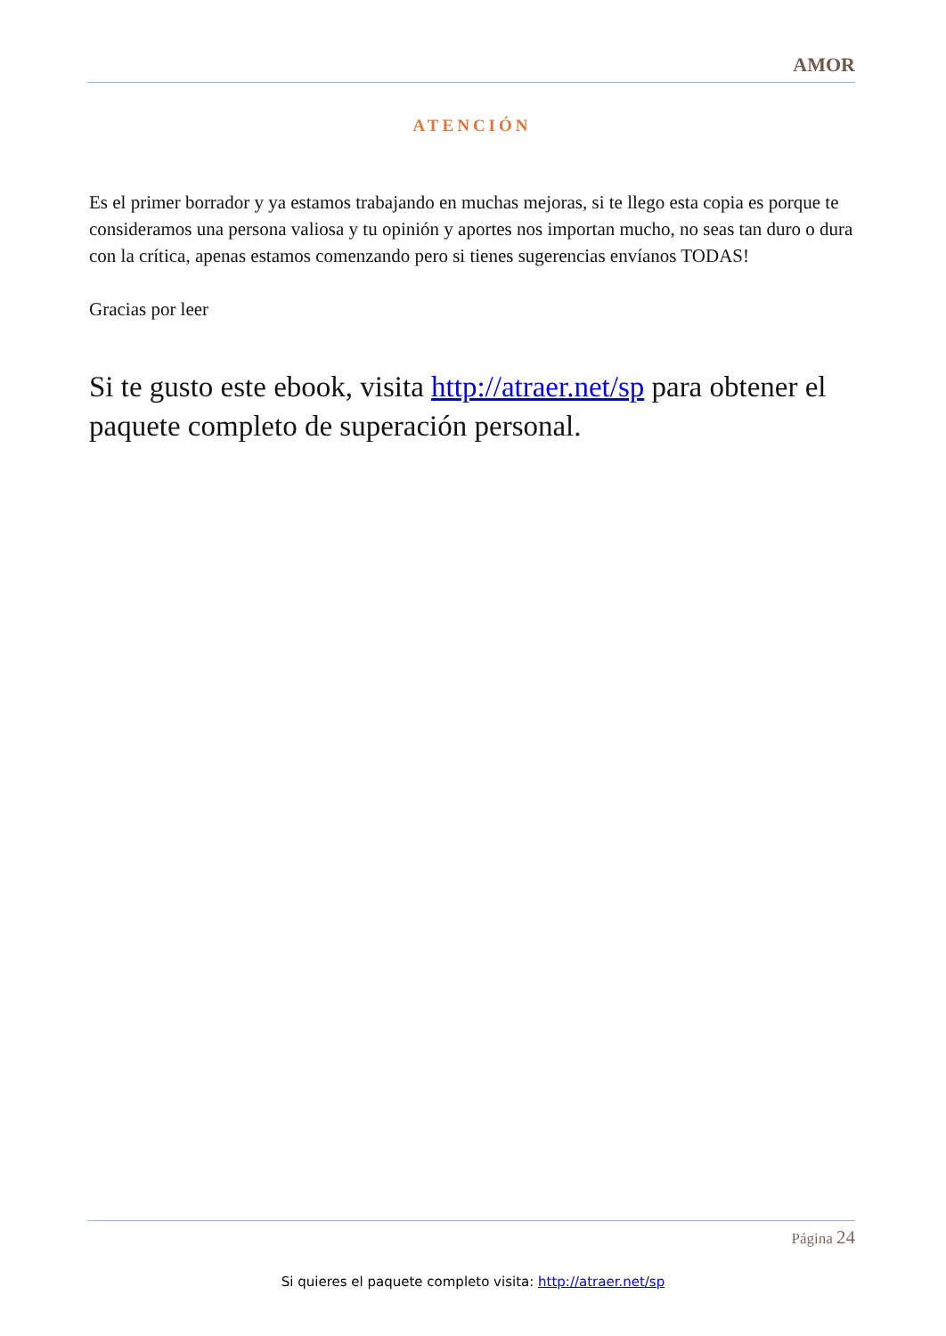AMOR
ATENCIÓN
Es el primer borrador y ya estamos trabajando en muchas mejoras, si te llego esta copia es porque te consideramos una persona valiosa y tu opinión y aportes nos importan mucho, no seas tan duro o dura con la crítica, apenas estamos comenzando pero si tienes sugerencias envíanos TODAS!
Gracias por leer
Si te gusto este ebook, visita http://atraer.net/sp para obtener el paquete completo de superación personal.
Página 24
Si quieres el paquete completo visita: http://atraer.net/sp